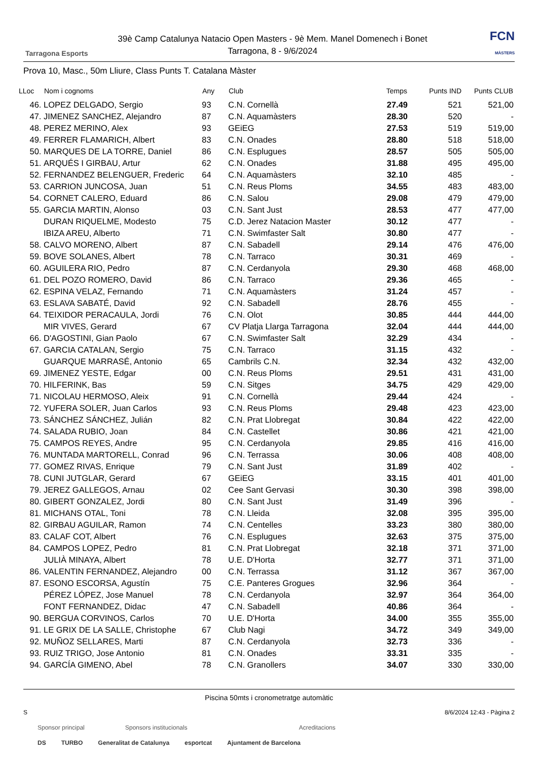Tarragona Esports
39è Camp Catalunya Natacio Open Masters - 9è Mem. Manel Domenech i Bonet
Tarragona, 8 - 9/6/2024
FCN
MÀSTERS
Prova 10, Masc., 50m Lliure, Class Punts T. Catalana Màster
| LLoc | Nom i cognoms | Any | Club | Temps | Punts IND | Punts CLUB |
| --- | --- | --- | --- | --- | --- | --- |
| 46. | LOPEZ DELGADO, Sergio | 93 | C.N. Cornellà | 27.49 | 521 | 521,00 |
| 47. | JIMENEZ SANCHEZ, Alejandro | 87 | C.N. Aquamàsters | 28.30 | 520 | - |
| 48. | PEREZ MERINO, Alex | 93 | GEiEG | 27.53 | 519 | 519,00 |
| 49. | FERRER FLAMARICH, Albert | 83 | C.N. Onades | 28.80 | 518 | 518,00 |
| 50. | MARQUES DE LA TORRE, Daniel | 86 | C.N. Esplugues | 28.57 | 505 | 505,00 |
| 51. | ARQUÉS I GIRBAU, Artur | 62 | C.N. Onades | 31.88 | 495 | 495,00 |
| 52. | FERNANDEZ BELENGUER, Frederic | 64 | C.N. Aquamàsters | 32.10 | 485 | - |
| 53. | CARRION JUNCOSA, Juan | 51 | C.N. Reus Ploms | 34.55 | 483 | 483,00 |
| 54. | CORNET CALERO, Eduard | 86 | C.N. Salou | 29.08 | 479 | 479,00 |
| 55. | GARCIA MARTIN, Alonso | 03 | C.N. Sant Just | 28.53 | 477 | 477,00 |
| | DURAN RIQUELME, Modesto | 75 | C.D. Jerez Natacion Master | 30.12 | 477 | - |
| | IBIZA AREU, Alberto | 71 | C.N. Swimfaster Salt | 30.80 | 477 | - |
| 58. | CALVO MORENO, Albert | 87 | C.N. Sabadell | 29.14 | 476 | 476,00 |
| 59. | BOVE SOLANES, Albert | 78 | C.N. Tarraco | 30.31 | 469 | - |
| 60. | AGUILERA RIO, Pedro | 87 | C.N. Cerdanyola | 29.30 | 468 | 468,00 |
| 61. | DEL POZO ROMERO, David | 86 | C.N. Tarraco | 29.36 | 465 | - |
| 62. | ESPINA VELAZ, Fernando | 71 | C.N. Aquamàsters | 31.24 | 457 | - |
| 63. | ESLAVA SABATÉ, David | 92 | C.N. Sabadell | 28.76 | 455 | - |
| 64. | TEIXIDOR PERACAULA, Jordi | 76 | C.N. Olot | 30.85 | 444 | 444,00 |
| | MIR VIVES, Gerard | 67 | CV Platja Llarga Tarragona | 32.04 | 444 | 444,00 |
| 66. | D'AGOSTINI, Gian Paolo | 67 | C.N. Swimfaster Salt | 32.29 | 434 | - |
| 67. | GARCIA CATALAN, Sergio | 75 | C.N. Tarraco | 31.15 | 432 | - |
| | GUARQUE MARRASÉ, Antonio | 65 | Cambrils C.N. | 32.34 | 432 | 432,00 |
| 69. | JIMENEZ YESTE, Edgar | 00 | C.N. Reus Ploms | 29.51 | 431 | 431,00 |
| 70. | HILFERINK, Bas | 59 | C.N. Sitges | 34.75 | 429 | 429,00 |
| 71. | NICOLAU HERMOSO, Aleix | 91 | C.N. Cornellà | 29.44 | 424 | - |
| 72. | YUFERA SOLER, Juan Carlos | 93 | C.N. Reus Ploms | 29.48 | 423 | 423,00 |
| 73. | SÁNCHEZ SÁNCHEZ, Julián | 82 | C.N. Prat Llobregat | 30.84 | 422 | 422,00 |
| 74. | SALADA RUBIO, Joan | 84 | C.N. Castellet | 30.86 | 421 | 421,00 |
| 75. | CAMPOS REYES, Andre | 95 | C.N. Cerdanyola | 29.85 | 416 | 416,00 |
| 76. | MUNTADA MARTORELL, Conrad | 96 | C.N. Terrassa | 30.06 | 408 | 408,00 |
| 77. | GOMEZ RIVAS, Enrique | 79 | C.N. Sant Just | 31.89 | 402 | - |
| 78. | CUNI JUTGLAR, Gerard | 67 | GEiEG | 33.15 | 401 | 401,00 |
| 79. | JEREZ GALLEGOS, Arnau | 02 | Cee Sant Gervasi | 30.30 | 398 | 398,00 |
| 80. | GIBERT GONZALEZ, Jordi | 80 | C.N. Sant Just | 31.49 | 396 | - |
| 81. | MICHANS OTAL, Toni | 78 | C.N. Lleida | 32.08 | 395 | 395,00 |
| 82. | GIRBAU AGUILAR, Ramon | 74 | C.N. Centelles | 33.23 | 380 | 380,00 |
| 83. | CALAF COT, Albert | 76 | C.N. Esplugues | 32.63 | 375 | 375,00 |
| 84. | CAMPOS LOPEZ, Pedro | 81 | C.N. Prat Llobregat | 32.18 | 371 | 371,00 |
| | JULIÀ MINAYA, Albert | 78 | U.E. D'Horta | 32.77 | 371 | 371,00 |
| 86. | VALENTIN FERNANDEZ, Alejandro | 00 | C.N. Terrassa | 31.12 | 367 | 367,00 |
| 87. | ESONO ESCORSA, Agustín | 75 | C.E. Panteres Grogues | 32.96 | 364 | - |
| | PÉREZ LÓPEZ, Jose Manuel | 78 | C.N. Cerdanyola | 32.97 | 364 | 364,00 |
| | FONT FERNANDEZ, Didac | 47 | C.N. Sabadell | 40.86 | 364 | - |
| 90. | BERGUA CORVINOS, Carlos | 70 | U.E. D'Horta | 34.00 | 355 | 355,00 |
| 91. | LE GRIX DE LA SALLE, Christophe | 67 | Club Nagi | 34.72 | 349 | 349,00 |
| 92. | MUÑOZ SELLARES, Marti | 87 | C.N. Cerdanyola | 32.73 | 336 | - |
| 93. | RUIZ TRIGO, Jose Antonio | 81 | C.N. Onades | 33.31 | 335 | - |
| 94. | GARCÍA GIMENO, Abel | 78 | C.N. Granollers | 34.07 | 330 | 330,00 |
Piscina 50mts i cronometratge automàtic
S 8/6/2024 12:43 - Pàgina 2
Sponsor principal Sponsors institucionals Acreditacions
DS TURBO Generalitat de Catalunya esportcat Ajuntament de Barcelona